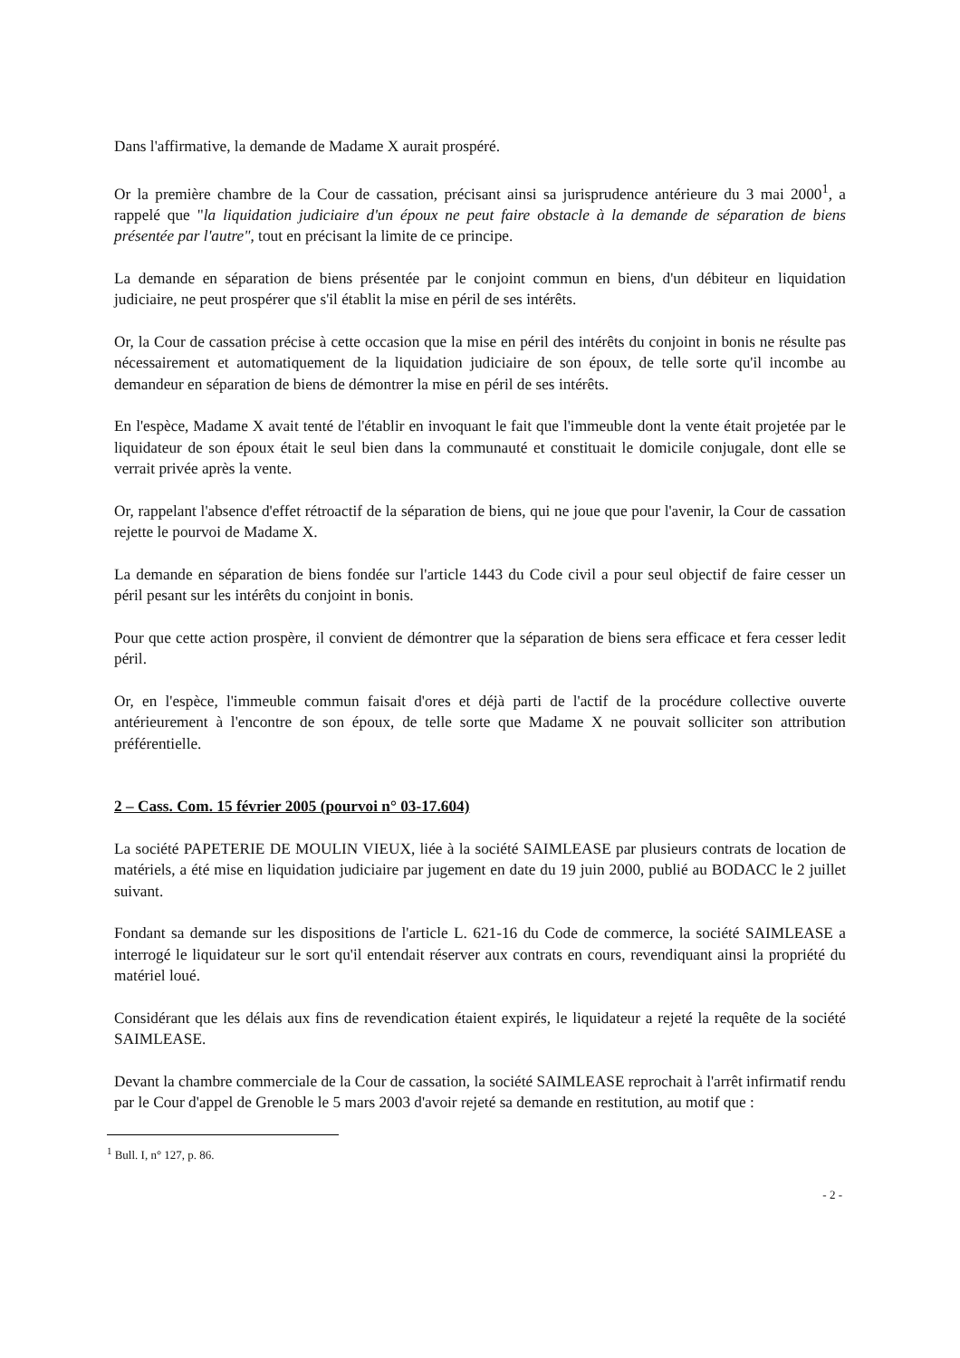Dans l'affirmative, la demande de Madame X aurait prospéré.
Or la première chambre de la Cour de cassation, précisant ainsi sa jurisprudence antérieure du 3 mai 2000<sup>1</sup>, a rappelé que "la liquidation judiciaire d'un époux ne peut faire obstacle à la demande de séparation de biens présentée par l'autre", tout en précisant la limite de ce principe.
La demande en séparation de biens présentée par le conjoint commun en biens, d'un débiteur en liquidation judiciaire, ne peut prospérer que s'il établit la mise en péril de ses intérêts.
Or, la Cour de cassation précise à cette occasion que la mise en péril des intérêts du conjoint in bonis ne résulte pas nécessairement et automatiquement de la liquidation judiciaire de son époux, de telle sorte qu'il incombe au demandeur en séparation de biens de démontrer la mise en péril de ses intérêts.
En l'espèce, Madame X avait tenté de l'établir en invoquant le fait que l'immeuble dont la vente était projetée par le liquidateur de son époux était le seul bien dans la communauté et constituait le domicile conjugale, dont elle se verrait privée après la vente.
Or, rappelant l'absence d'effet rétroactif de la séparation de biens, qui ne joue que pour l'avenir, la Cour de cassation rejette le pourvoi de Madame X.
La demande en séparation de biens fondée sur l'article 1443 du Code civil a pour seul objectif de faire cesser un péril pesant sur les intérêts du conjoint in bonis.
Pour que cette action prospère, il convient de démontrer que la séparation de biens sera efficace et fera cesser ledit péril.
Or, en l'espèce, l'immeuble commun faisait d'ores et déjà parti de l'actif de la procédure collective ouverte antérieurement à l'encontre de son époux, de telle sorte que Madame X ne pouvait solliciter son attribution préférentielle.
2 – Cass. Com. 15 février 2005 (pourvoi n° 03-17.604)
La société PAPETERIE DE MOULIN VIEUX, liée à la société SAIMLEASE par plusieurs contrats de location de matériels, a été mise en liquidation judiciaire par jugement en date du 19 juin 2000, publié au BODACC le 2 juillet suivant.
Fondant sa demande sur les dispositions de l'article L. 621-16 du Code de commerce, la société SAIMLEASE a interrogé le liquidateur sur le sort qu'il entendait réserver aux contrats en cours, revendiquant ainsi la propriété du matériel loué.
Considérant que les délais aux fins de revendication étaient expirés, le liquidateur a rejeté la requête de la société SAIMLEASE.
Devant la chambre commerciale de la Cour de cassation, la société SAIMLEASE reprochait à l'arrêt infirmatif rendu par le Cour d'appel de Grenoble le 5 mars 2003 d'avoir rejeté sa demande en restitution, au motif que :
<sup>1</sup> Bull. I, n° 127, p. 86.
- 2 -